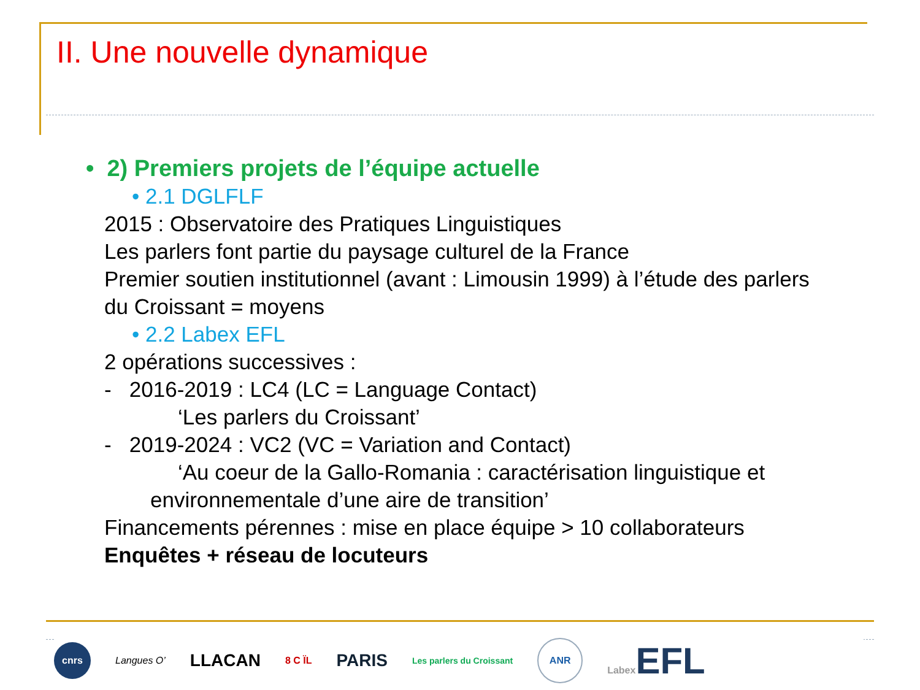II. Une nouvelle dynamique
• 2) Premiers projets de l’équipe actuelle
• 2.1 DGLFLF
2015 : Observatoire des Pratiques Linguistiques
Les parlers font partie du paysage culturel de la France
Premier soutien institutionnel (avant : Limousin 1999) à l’étude des parlers
du Croissant = moyens
• 2.2 Labex EFL
2 opérations successives :
- 2016-2019 : LC4 (LC = Language Contact)
‘Les parlers du Croissant’
- 2019-2024 : VC2 (VC = Variation and Contact)
‘Au coeur de la Gallo-Romania : caractérisation linguistique et
environnementale d’une aire de transition’
Financements pérennes : mise en place équipe > 10 collaborateurs
Enquêtes + réseau de locuteurs
cnrs Langues O’ LLACAN 8 C ÏL PARIS Les parlers du Croissant ANR Labex EFL